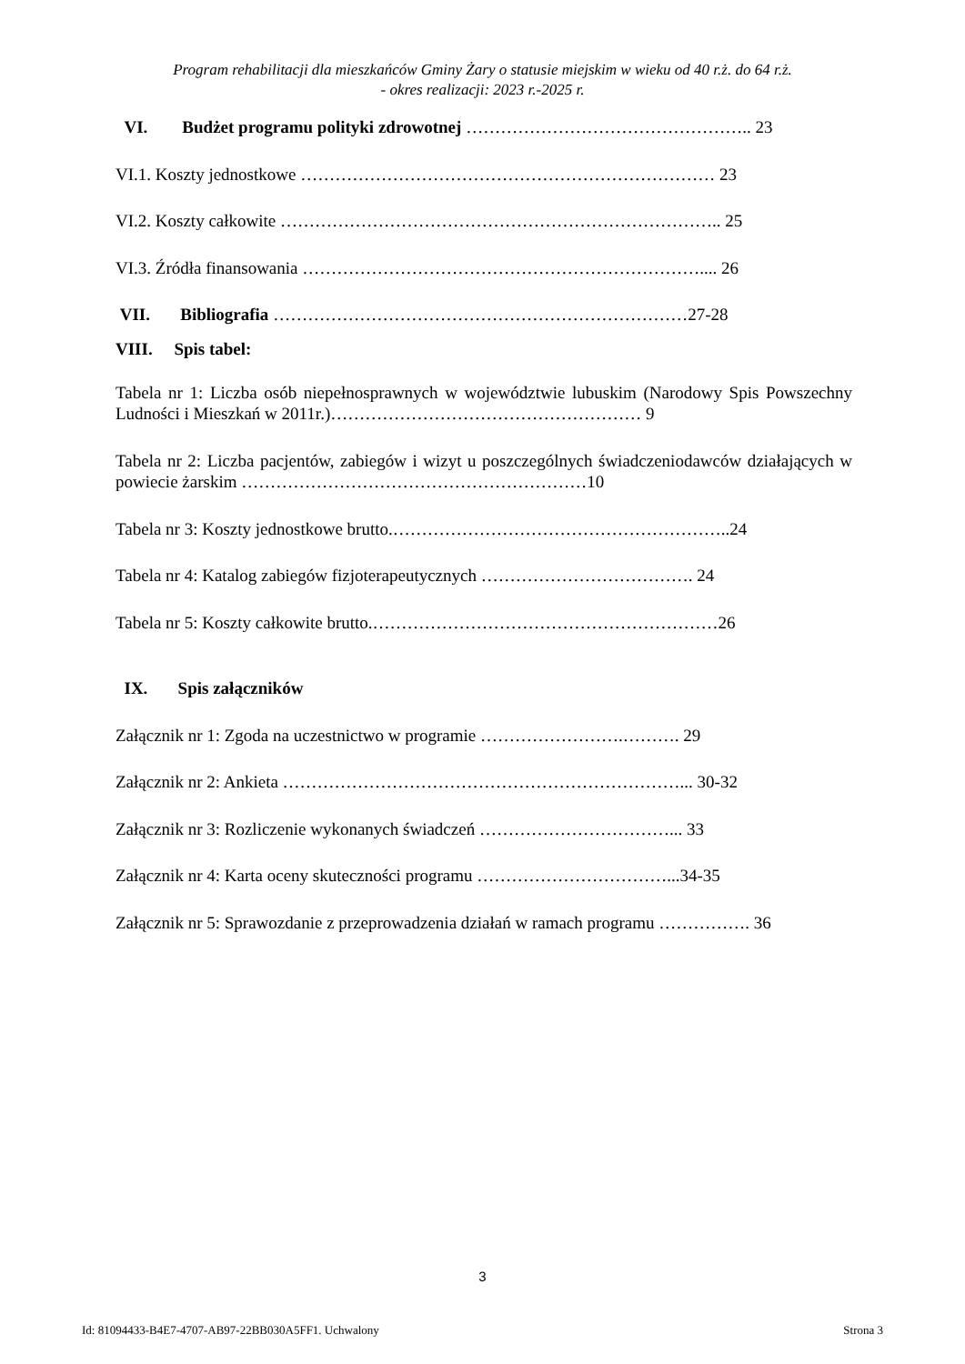Program rehabilitacji dla mieszkańców Gminy Żary o statusie miejskim w wieku od 40 r.ż. do 64 r.ż.
- okres realizacji: 2023 r.-2025 r.
VI. Budżet programu polityki zdrowotnej ………………………………………….. 23
VI.1. Koszty jednostkowe ……………………………………………………………… 23
VI.2. Koszty całkowite ………………………………………………………………….. 25
VI.3. Źródła finansowania …………………………………………………………….... 26
VII. Bibliografia ………………………………………………………………27-28
VIII. Spis tabel:
Tabela nr 1: Liczba osób niepełnosprawnych w województwie lubuskim (Narodowy Spis Powszechny Ludności i Mieszkań w 2011r.)……………………………………………… 9
Tabela nr 2: Liczba pacjentów, zabiegów i wizyt u poszczególnych świadczeniodawców działających w powiecie żarskim ……………………………………………………10
Tabela nr 3: Koszty jednostkowe brutto.…………………………………………………..24
Tabela nr 4: Katalog zabiegów fizjoterapeutycznych ………………………………. 24
Tabela nr 5: Koszty całkowite brutto.……………………………………………………26
IX. Spis załączników
Załącznik nr 1: Zgoda na uczestnictwo w programie …………………….………. 29
Załącznik nr 2: Ankieta ……………………………………………………………... 30-32
Załącznik nr 3: Rozliczenie wykonanych świadczeń ……………………………... 33
Załącznik nr 4: Karta oceny skuteczności programu ……………………………...34-35
Załącznik nr 5: Sprawozdanie z przeprowadzenia działań w ramach programu ……………. 36
3
Id: 81094433-B4E7-4707-AB97-22BB030A5FF1. Uchwalony Strona 3